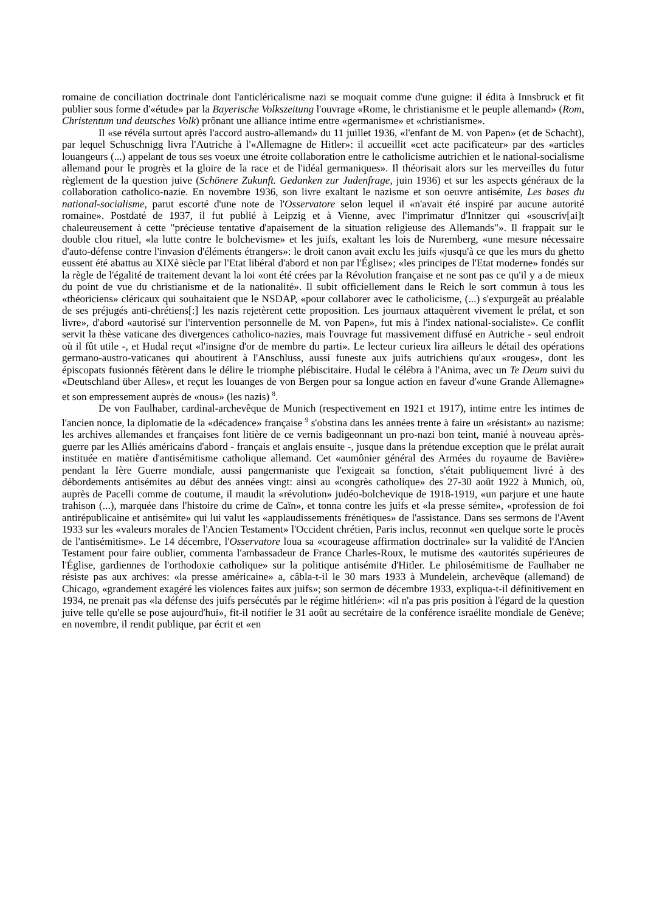romaine de conciliation doctrinale dont l'anticléricalisme nazi se moquait comme d'une guigne: il édita à Innsbruck et fit publier sous forme d'«étude» par la Bayerische Volkszeitung l'ouvrage «Rome, le christianisme et le peuple allemand» (Rom, Christentum und deutsches Volk) prônant une alliance intime entre «germanisme» et «christianisme».
Il «se révéla surtout après l'accord austro-allemand» du 11 juillet 1936, «l'enfant de M. von Papen» (et de Schacht), par lequel Schuschnigg livra l'Autriche à l'«Allemagne de Hitler»: il accueillit «cet acte pacificateur» par des «articles louangeurs (...) appelant de tous ses voeux une étroite collaboration entre le catholicisme autrichien et le national-socialisme allemand pour le progrès et la gloire de la race et de l'idéal germaniques». Il théorisait alors sur les merveilles du futur règlement de la question juive (Schönere Zukunft. Gedanken zur Judenfrage, juin 1936) et sur les aspects généraux de la collaboration catholico-nazie. En novembre 1936, son livre exaltant le nazisme et son oeuvre antisémite, Les bases du national-socialisme, parut escorté d'une note de l'Osservatore selon lequel il «n'avait été inspiré par aucune autorité romaine». Postdaté de 1937, il fut publié à Leipzig et à Vienne, avec l'imprimatur d'Innitzer qui «souscriv[ai]t chaleureusement à cette "précieuse tentative d'apaisement de la situation religieuse des Allemands"». Il frappait sur le double clou rituel, «la lutte contre le bolchevisme» et les juifs, exaltant les lois de Nuremberg, «une mesure nécessaire d'auto-défense contre l'invasion d'éléments étrangers»: le droit canon avait exclu les juifs «jusqu'à ce que les murs du ghetto eussent été abattus au XIXè siècle par l'Etat libéral d'abord et non par l'Église»; «les principes de l'Etat moderne» fondés sur la règle de l'égalité de traitement devant la loi «ont été crées par la Révolution française et ne sont pas ce qu'il y a de mieux du point de vue du christianisme et de la nationalité». Il subit officiellement dans le Reich le sort commun à tous les «théoriciens» cléricaux qui souhaitaient que le NSDAP, «pour collaborer avec le catholicisme, (...) s'expurgeât au préalable de ses préjugés anti-chrétiens[:] les nazis rejetèrent cette proposition. Les journaux attaquèrent vivement le prélat, et son livre», d'abord «autorisé sur l'intervention personnelle de M. von Papen», fut mis à l'index national-socialiste». Ce conflit servit la thèse vaticane des divergences catholico-nazies, mais l'ouvrage fut massivement diffusé en Autriche - seul endroit où il fût utile -, et Hudal reçut «l'insigne d'or de membre du parti». Le lecteur curieux lira ailleurs le détail des opérations germano-austro-vaticanes qui aboutirent à l'Anschluss, aussi funeste aux juifs autrichiens qu'aux «rouges», dont les épiscopats fusionnés fêtèrent dans le délire le triomphe plébiscitaire. Hudal le célébra à l'Anima, avec un Te Deum suivi du «Deutschland über Alles», et reçut les louanges de von Bergen pour sa longue action en faveur d'«une Grande Allemagne» et son empressement auprès de «nous» (les nazis) <sup>8</sup>.
De von Faulhaber, cardinal-archevêque de Munich (respectivement en 1921 et 1917), intime entre les intimes de l'ancien nonce, la diplomatie de la «décadence» française <sup>9</sup> s'obstina dans les années trente à faire un «résistant» au nazisme: les archives allemandes et françaises font litière de ce vernis badigeonnant un pro-nazi bon teint, manié à nouveau après-guerre par les Alliés américains d'abord - français et anglais ensuite -, jusque dans la prétendue exception que le prélat aurait instituée en matière d'antisémitisme catholique allemand. Cet «aumônier général des Armées du royaume de Bavière» pendant la Ière Guerre mondiale, aussi pangermaniste que l'exigeait sa fonction, s'était publiquement livré à des débordements antisémites au début des années vingt: ainsi au «congrès catholique» des 27-30 août 1922 à Munich, où, auprès de Pacelli comme de coutume, il maudit la «révolution» judéo-bolchevique de 1918-1919, «un parjure et une haute trahison (...), marquée dans l'histoire du crime de Caïn», et tonna contre les juifs et «la presse sémite», «profession de foi antirépublicaine et antisémite» qui lui valut les «applaudissements frénétiques» de l'assistance. Dans ses sermons de l'Avent 1933 sur les «valeurs morales de l'Ancien Testament» l'Occident chrétien, Paris inclus, reconnut «en quelque sorte le procès de l'antisémitisme». Le 14 décembre, l'Osservatore loua sa «courageuse affirmation doctrinale» sur la validité de l'Ancien Testament pour faire oublier, commenta l'ambassadeur de France Charles-Roux, le mutisme des «autorités supérieures de l'Église, gardiennes de l'orthodoxie catholique» sur la politique antisémite d'Hitler. Le philosémitisme de Faulhaber ne résiste pas aux archives: «la presse américaine» a, câbla-t-il le 30 mars 1933 à Mundelein, archevêque (allemand) de Chicago, «grandement exagéré les violences faites aux juifs»; son sermon de décembre 1933, expliqua-t-il définitivement en 1934, ne prenait pas «la défense des juifs persécutés par le régime hitlérien»: «il n'a pas pris position à l'égard de la question juive telle qu'elle se pose aujourd'hui», fit-il notifier le 31 août au secrétaire de la conférence israélite mondiale de Genève; en novembre, il rendit publique, par écrit et «en